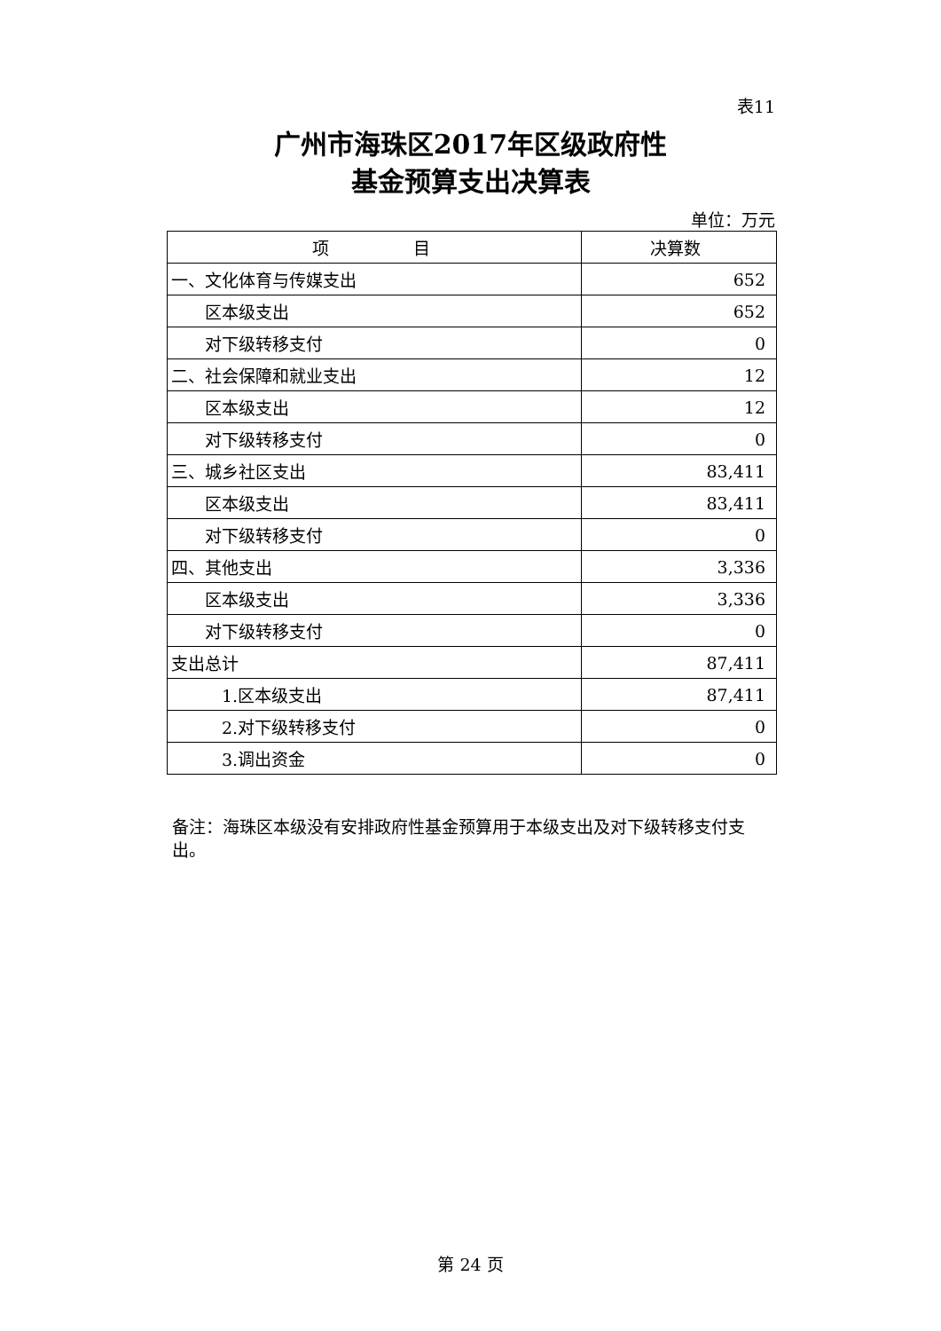表11
广州市海珠区2017年区级政府性
基金预算支出决算表
单位：万元
| 项 目 | 决算数 |
| --- | --- |
| 一、文化体育与传媒支出 | 652 |
| 区本级支出 | 652 |
| 对下级转移支付 | 0 |
| 二、社会保障和就业支出 | 12 |
| 区本级支出 | 12 |
| 对下级转移支付 | 0 |
| 三、城乡社区支出 | 83,411 |
| 区本级支出 | 83,411 |
| 对下级转移支付 | 0 |
| 四、其他支出 | 3,336 |
| 区本级支出 | 3,336 |
| 对下级转移支付 | 0 |
| 支出总计 | 87,411 |
| 1.区本级支出 | 87,411 |
| 2.对下级转移支付 | 0 |
| 3.调出资金 | 0 |
备注：海珠区本级没有安排政府性基金预算用于本级支出及对下级转移支付支出。
第 24 页